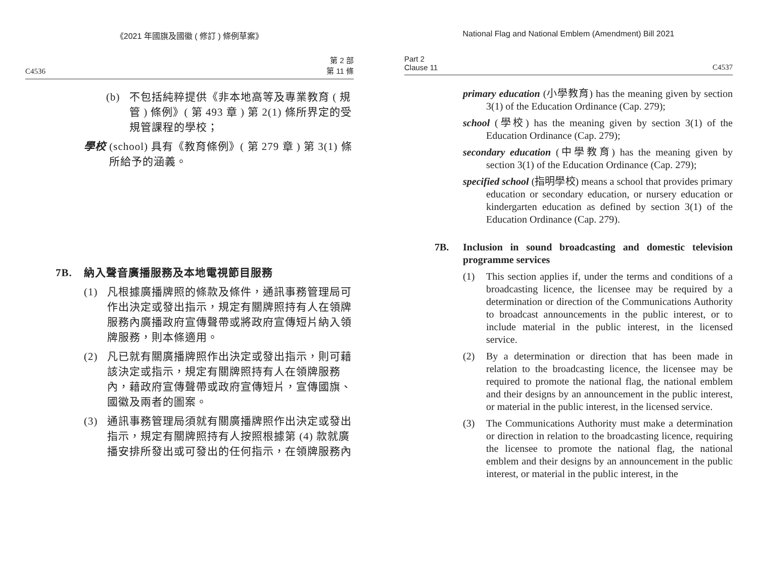《2021 年國旗及國徽 ( 修訂 ) 條例草案》
C4536 第 2 部
第 11 條
(b) 不包括純粹提供《非本地高等及專業教育 ( 規管 ) 條例》( 第 493 章 ) 第 2(1) 條所界定的受規管課程的學校；
學校 (school) 具有《教育條例》( 第 279 章 ) 第 3(1) 條所給予的涵義。
7B. 納入聲音廣播服務及本地電視節目服務
(1) 凡根據廣播牌照的條款及條件，通訊事務管理局可作出決定或發出指示，規定有關牌照持有人在領牌服務內廣播政府宣傳聲帶或將政府宣傳短片納入領牌服務，則本條適用。
(2) 凡已就有關廣播牌照作出決定或發出指示，則可藉該決定或指示，規定有關牌照持有人在領牌服務內，藉政府宣傳聲帶或政府宣傳短片，宣傳國旗、國徽及兩者的圖案。
(3) 通訊事務管理局須就有關廣播牌照作出決定或發出指示，規定有關牌照持有人按照根據第 (4) 款就廣播安排所發出或可發出的任何指示，在領牌服務內
National Flag and National Emblem (Amendment) Bill 2021
Part 2
Clause 11 C4537
primary education (小學教育) has the meaning given by section 3(1) of the Education Ordinance (Cap. 279);
school (學校) has the meaning given by section 3(1) of the Education Ordinance (Cap. 279);
secondary education (中學教育) has the meaning given by section 3(1) of the Education Ordinance (Cap. 279);
specified school (指明學校) means a school that provides primary education or secondary education, or nursery education or kindergarten education as defined by section 3(1) of the Education Ordinance (Cap. 279).
7B. Inclusion in sound broadcasting and domestic television programme services
(1) This section applies if, under the terms and conditions of a broadcasting licence, the licensee may be required by a determination or direction of the Communications Authority to broadcast announcements in the public interest, or to include material in the public interest, in the licensed service.
(2) By a determination or direction that has been made in relation to the broadcasting licence, the licensee may be required to promote the national flag, the national emblem and their designs by an announcement in the public interest, or material in the public interest, in the licensed service.
(3) The Communications Authority must make a determination or direction in relation to the broadcasting licence, requiring the licensee to promote the national flag, the national emblem and their designs by an announcement in the public interest, or material in the public interest, in the